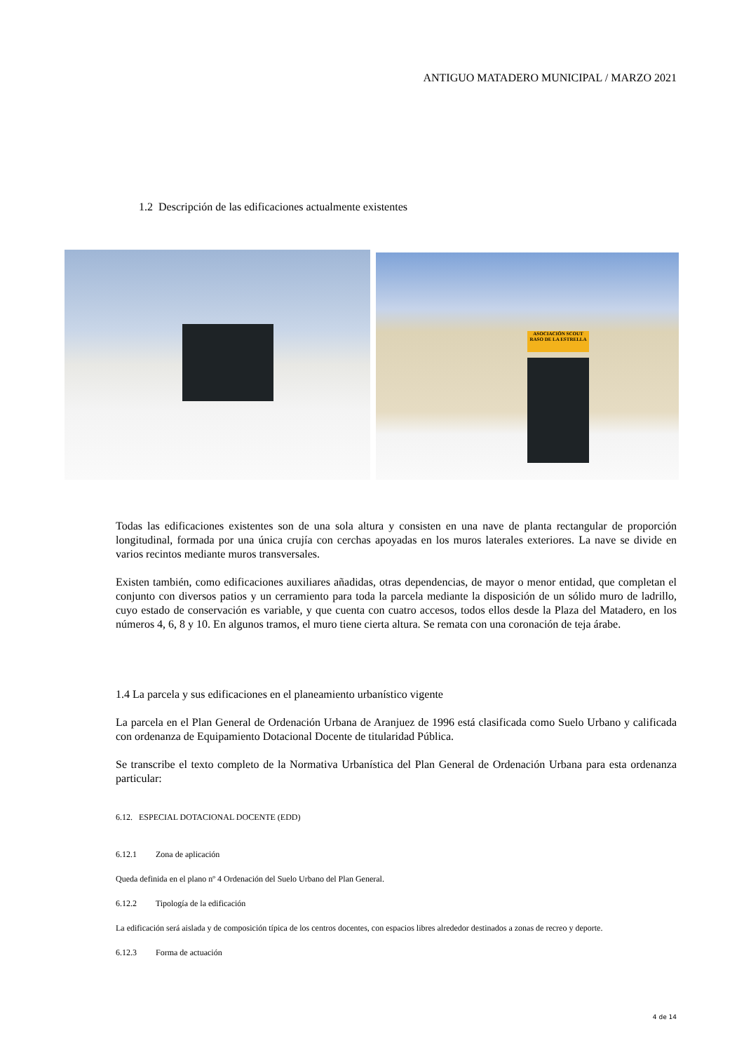ANTIGUO MATADERO MUNICIPAL / MARZO 2021
1.2 Descripción de las edificaciones actualmente existentes
ASOCIACIÓN SCOUT
RASO DE LA ESTRELLA
Todas las edificaciones existentes son de una sola altura y consisten en una nave de planta rectangular de proporción longitudinal, formada por una única crujía con cerchas apoyadas en los muros laterales exteriores. La nave se divide en varios recintos mediante muros transversales.
Existen también, como edificaciones auxiliares añadidas, otras dependencias, de mayor o menor entidad, que completan el conjunto con diversos patios y un cerramiento para toda la parcela mediante la disposición de un sólido muro de ladrillo, cuyo estado de conservación es variable, y que cuenta con cuatro accesos, todos ellos desde la Plaza del Matadero, en los números 4, 6, 8 y 10. En algunos tramos, el muro tiene cierta altura. Se remata con una coronación de teja árabe.
1.4 La parcela y sus edificaciones en el planeamiento urbanístico vigente
La parcela en el Plan General de Ordenación Urbana de Aranjuez de 1996 está clasificada como Suelo Urbano y calificada con ordenanza de Equipamiento Dotacional Docente de titularidad Pública.
Se transcribe el texto completo de la Normativa Urbanística del Plan General de Ordenación Urbana para esta ordenanza particular:
6.12. ESPECIAL DOTACIONAL DOCENTE (EDD)
6.12.1 Zona de aplicación
Queda definida en el plano nº 4 Ordenación del Suelo Urbano del Plan General.
6.12.2 Tipología de la edificación
La edificación será aislada y de composición típica de los centros docentes, con espacios libres alrededor destinados a zonas de recreo y deporte.
6.12.3 Forma de actuación
4 de 14